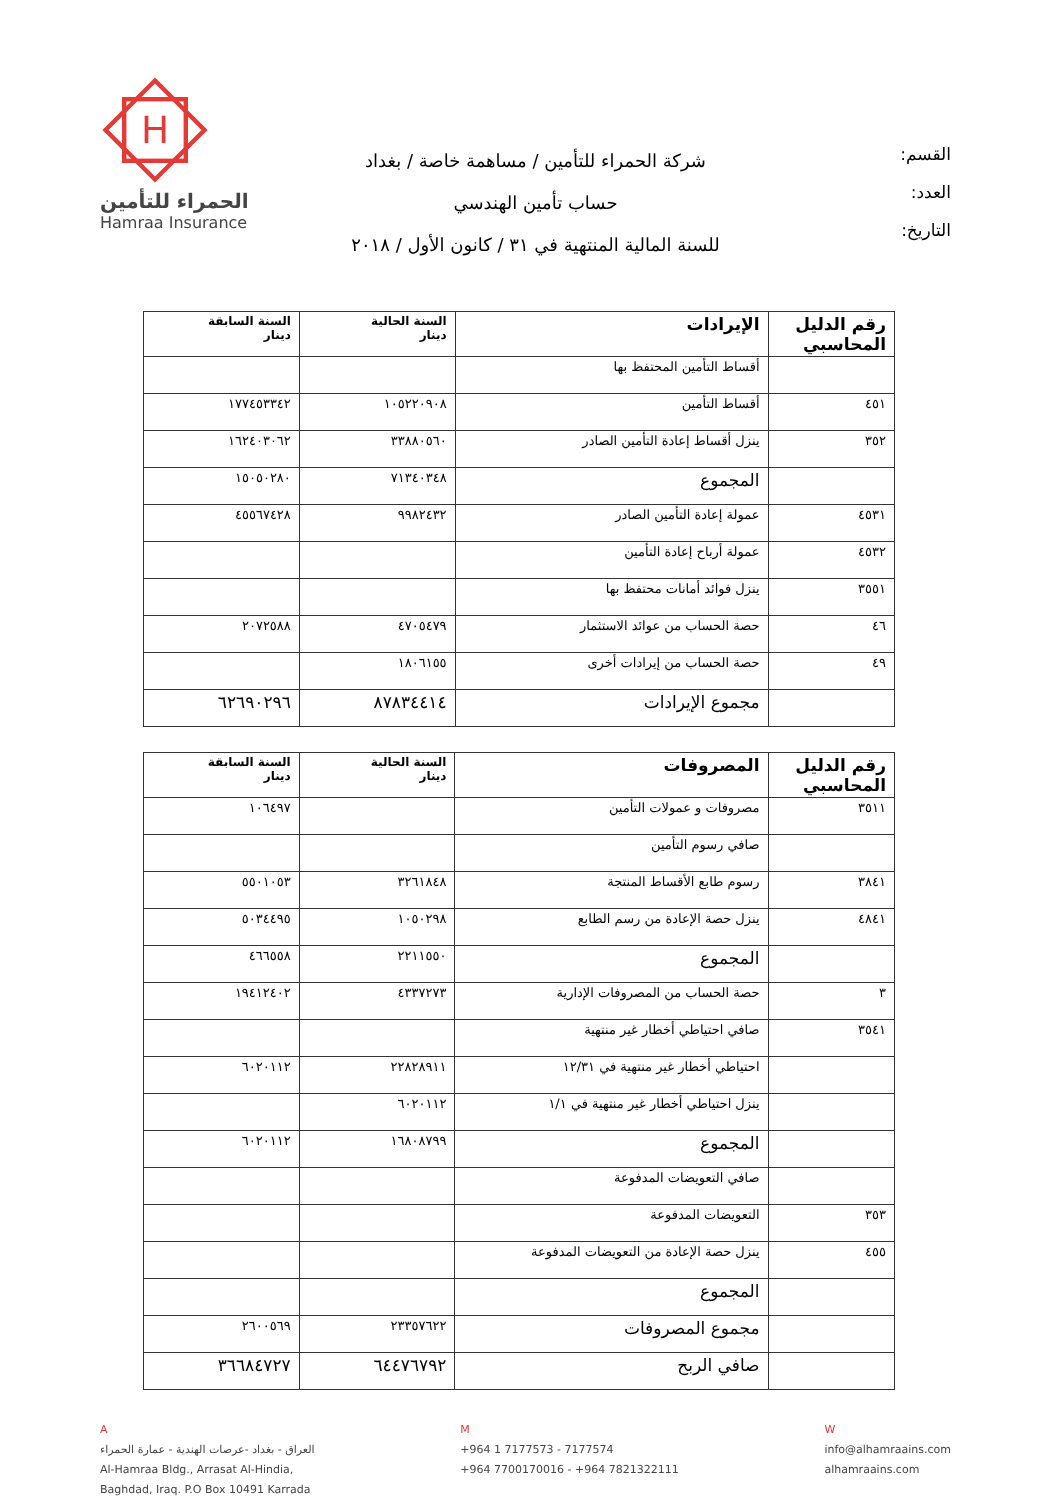القسم:
العدد:
التاريخ:
شركة الحمراء للتأمين / مساهمة خاصة / بغداد
حساب تأمين الهندسي
للسنة المالية المنتهية في ٣١ / كانون الأول / ٢٠١٨
H
الحمراء للتأمين
Hamraa Insurance
| رقم الدليل المحاسبي | الإيرادات | السنة الحالية دينار | السنة السابقة دينار |
| --- | --- | --- | --- |
| | أقساط التأمين المحتفظ بها | | |
| ٤٥١ | أقساط التأمين | ١٠٥٢٢٠٩٠٨ | ١٧٧٤٥٣٣٤٢ |
| ٣٥٢ | ينزل أقساط إعادة التأمين الصادر | ٣٣٨٨٠٥٦٠ | ١٦٢٤٠٣٠٦٢ |
| | المجموع | ٧١٣٤٠٣٤٨ | ١٥٠٥٠٢٨٠ |
| ٤٥٣١ | عمولة إعادة التأمين الصادر | ٩٩٨٢٤٣٢ | ٤٥٥٦٧٤٢٨ |
| ٤٥٣٢ | عمولة أرباح إعادة التأمين | | |
| ٣٥٥١ | ينزل فوائد أمانات محتفظ بها | | |
| ٤٦ | حصة الحساب من عوائد الاستثمار | ٤٧٠٥٤٧٩ | ٢٠٧٢٥٨٨ |
| ٤٩ | حصة الحساب من إيرادات أخرى | ١٨٠٦١٥٥ | |
| | مجموع الإيرادات | ٨٧٨٣٤٤١٤ | ٦٢٦٩٠٢٩٦ |
| رقم الدليل المحاسبي | المصروفات | السنة الحالية دينار | السنة السابقة دينار |
| --- | --- | --- | --- |
| ٣٥١١ | مصروفات و عمولات التأمين | | ١٠٦٤٩٧ |
| | صافي رسوم التأمين | | |
| ٣٨٤١ | رسوم طابع الأقساط المنتجة | ٣٢٦١٨٤٨ | ٥٥٠١٠٥٣ |
| ٤٨٤١ | ينزل حصة الإعادة من رسم الطابع | ١٠٥٠٢٩٨ | ٥٠٣٤٤٩٥ |
| | المجموع | ٢٢١١٥٥٠ | ٤٦٦٥٥٨ |
| ٣ | حصة الحساب من المصروفات الإدارية | ٤٣٣٧٢٧٣ | ١٩٤١٢٤٠٢ |
| ٣٥٤١ | صافي احتياطي أخطار غير منتهية | | |
| | احتياطي أخطار غير منتهية في ١٢/٣١ | ٢٢٨٢٨٩١١ | ٦٠٢٠١١٢ |
| | ينزل احتياطي أخطار غير منتهية في ١/١ | ٦٠٢٠١١٢ | |
| | المجموع | ١٦٨٠٨٧٩٩ | ٦٠٢٠١١٢ |
| | صافي التعويضات المدفوعة | | |
| ٣٥٣ | التعويضات المدفوعة | | |
| ٤٥٥ | ينزل حصة الإعادة من التعويضات المدفوعة | | |
| | المجموع | | |
| | مجموع المصروفات | ٢٣٣٥٧٦٢٢ | ٢٦٠٠٥٦٩ |
| | صافي الربح | ٦٤٤٧٦٧٩٢ | ٣٦٦٨٤٧٢٧ |
A
العراق - بغداد -عرصات الهندية - عمارة الحمراء
Al-Hamraa Bldg., Arrasat Al-Hindia,
Baghdad, Iraq. P.O Box 10491 Karrada
M
+964 1 7177573 - 7177574
+964 7700170016 - +964 7821322111
W
info@alhamraains.com
alhamraains.com